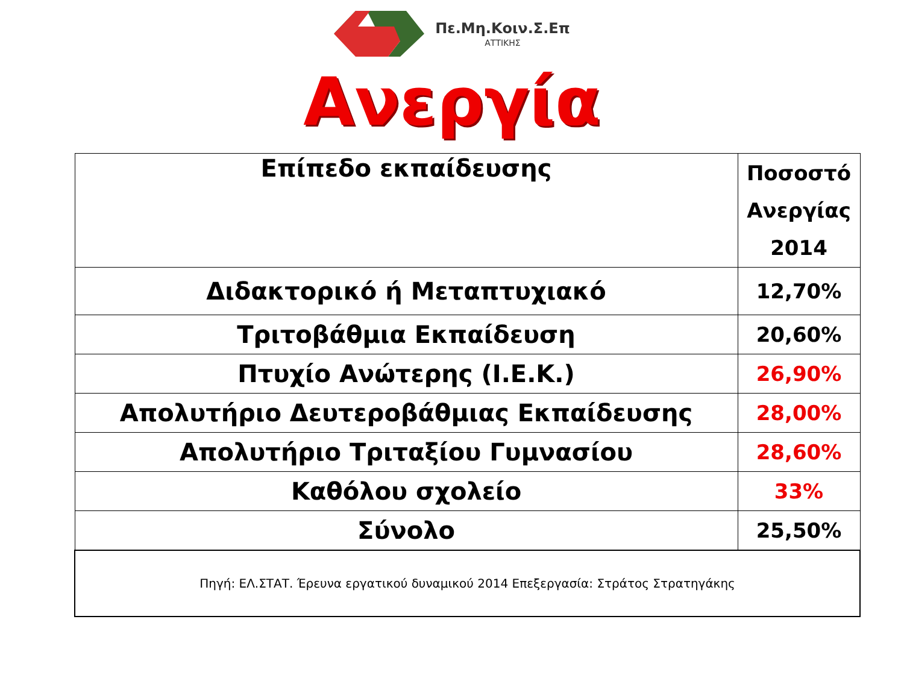Πε.Μη.Κοιν.Σ.Επ
ΑΤΤΙΚΗΣ
Ανεργία
| Επίπεδο εκπαίδευσης | Ποσοστό Ανεργίας 2014 |
| --- | --- |
| Διδακτορικό ή Μεταπτυχιακό | 12,70% |
| Τριτοβάθμια Εκπαίδευση | 20,60% |
| Πτυχίο Ανώτερης (Ι.Ε.Κ.) | 26,90% |
| Απολυτήριο Δευτεροβάθμιας Εκπαίδευσης | 28,00% |
| Απολυτήριο Τριταξίου Γυμνασίου | 28,60% |
| Καθόλου σχολείο | 33% |
| Σύνολο | 25,50% |
| Πηγή: ΕΛ.ΣΤΑΤ. Έρευνα εργατικού δυναμικού 2014 Επεξεργασία: Στράτος Στρατηγάκης | |